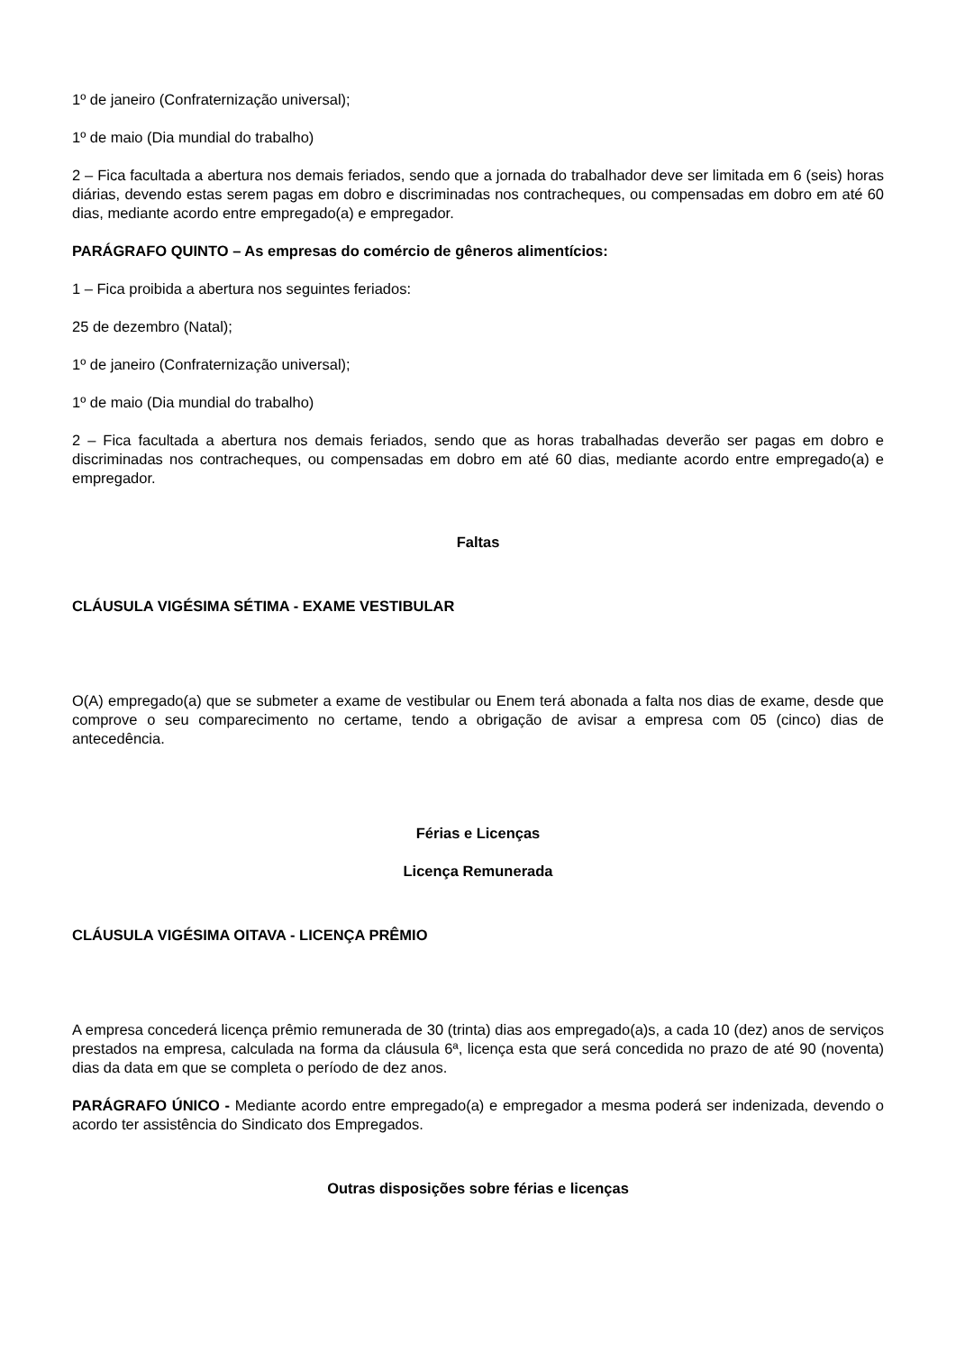1º de janeiro (Confraternização universal);
1º de maio (Dia mundial do trabalho)
2 – Fica facultada a abertura nos demais feriados, sendo que a jornada do trabalhador deve ser limitada em 6 (seis) horas diárias, devendo estas serem pagas em dobro e discriminadas nos contracheques, ou compensadas em dobro em até 60 dias, mediante acordo entre empregado(a) e empregador.
PARÁGRAFO QUINTO – As empresas do comércio de gêneros alimentícios:
1 – Fica proibida a abertura nos seguintes feriados:
25 de dezembro (Natal);
1º de janeiro (Confraternização universal);
1º de maio (Dia mundial do trabalho)
2 – Fica facultada a abertura nos demais feriados, sendo que as horas trabalhadas deverão ser pagas em dobro e discriminadas nos contracheques, ou compensadas em dobro em até 60 dias, mediante acordo entre empregado(a) e empregador.
Faltas
CLÁUSULA VIGÉSIMA SÉTIMA - EXAME VESTIBULAR
O(A) empregado(a) que se submeter a exame de vestibular ou Enem terá abonada a falta nos dias de exame, desde que comprove o seu comparecimento no certame, tendo a obrigação de avisar a empresa com 05 (cinco) dias de antecedência.
Férias e Licenças
Licença Remunerada
CLÁUSULA VIGÉSIMA OITAVA - LICENÇA PRÊMIO
A empresa concederá licença prêmio remunerada de 30 (trinta) dias aos empregado(a)s, a cada 10 (dez) anos de serviços prestados na empresa, calculada na forma da cláusula 6ª, licença esta que será concedida no prazo de até 90 (noventa) dias da data em que se completa o período de dez anos.
PARÁGRAFO ÚNICO - Mediante acordo entre empregado(a) e empregador a mesma poderá ser indenizada, devendo o acordo ter assistência do Sindicato dos Empregados.
Outras disposições sobre férias e licenças